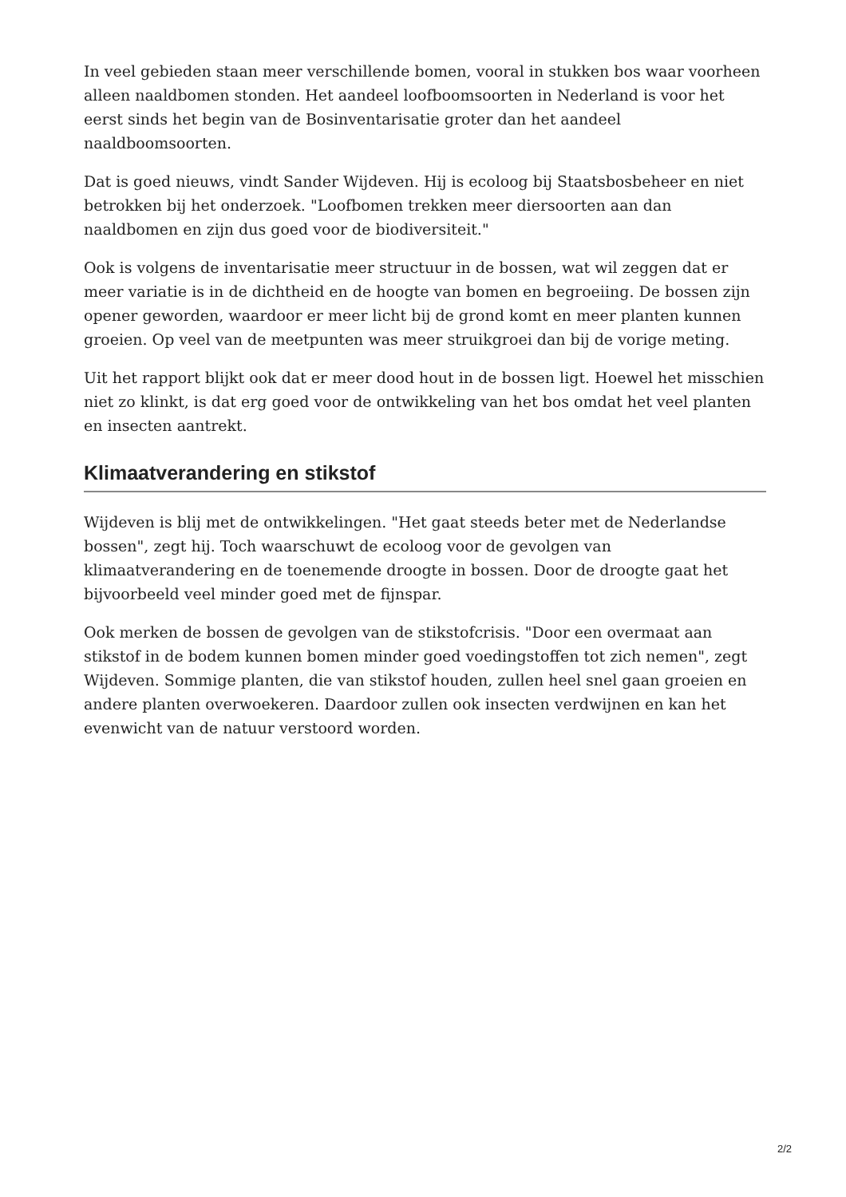In veel gebieden staan meer verschillende bomen, vooral in stukken bos waar voorheen alleen naaldbomen stonden. Het aandeel loofboomsoorten in Nederland is voor het eerst sinds het begin van de Bosinventarisatie groter dan het aandeel naaldboomsoorten.
Dat is goed nieuws, vindt Sander Wijdeven. Hij is ecoloog bij Staatsbosbeheer en niet betrokken bij het onderzoek. "Loofbomen trekken meer diersoorten aan dan naaldbomen en zijn dus goed voor de biodiversiteit."
Ook is volgens de inventarisatie meer structuur in de bossen, wat wil zeggen dat er meer variatie is in de dichtheid en de hoogte van bomen en begroeiing. De bossen zijn opener geworden, waardoor er meer licht bij de grond komt en meer planten kunnen groeien. Op veel van de meetpunten was meer struikgroei dan bij de vorige meting.
Uit het rapport blijkt ook dat er meer dood hout in de bossen ligt. Hoewel het misschien niet zo klinkt, is dat erg goed voor de ontwikkeling van het bos omdat het veel planten en insecten aantrekt.
Klimaatverandering en stikstof
Wijdeven is blij met de ontwikkelingen. "Het gaat steeds beter met de Nederlandse bossen", zegt hij. Toch waarschuwt de ecoloog voor de gevolgen van klimaatverandering en de toenemende droogte in bossen. Door de droogte gaat het bijvoorbeeld veel minder goed met de fijnspar.
Ook merken de bossen de gevolgen van de stikstofcrisis. "Door een overmaat aan stikstof in de bodem kunnen bomen minder goed voedingstoffen tot zich nemen", zegt Wijdeven. Sommige planten, die van stikstof houden, zullen heel snel gaan groeien en andere planten overwoekeren. Daardoor zullen ook insecten verdwijnen en kan het evenwicht van de natuur verstoord worden.
2/2